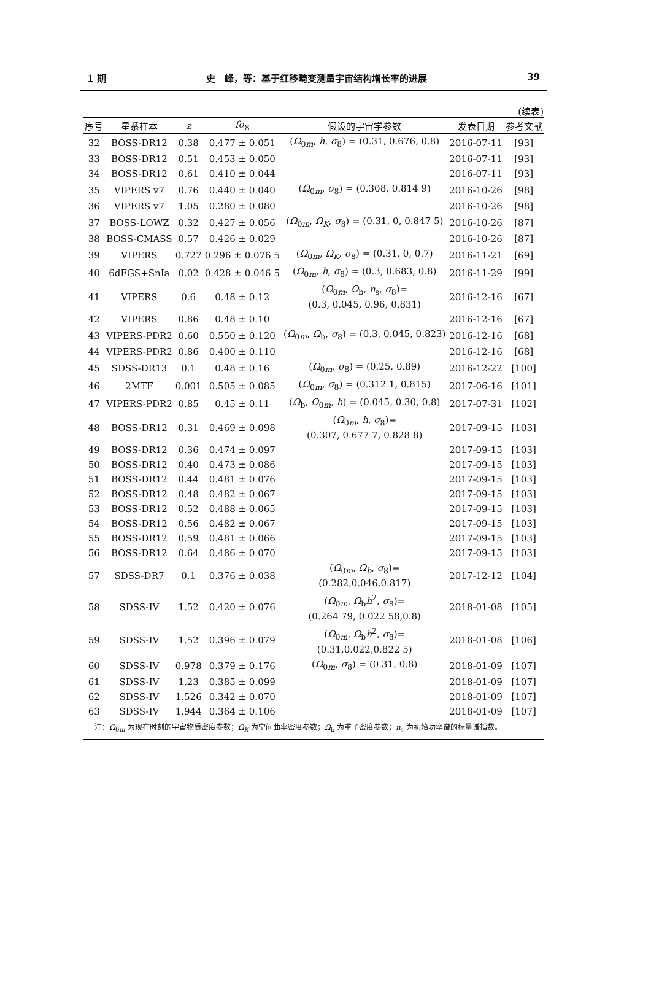1 期 史　峰，等：基于红移畸变测量宇宙结构增长率的进展 39
(续表)
| 序号 | 星系样本 | z | fσ<sub>8</sub> | 假设的宇宙学参数 | 发表日期 | 参考文献 |
| --- | --- | --- | --- | --- | --- | --- |
| 32 | BOSS-DR12 | 0.38 | 0.477 ± 0.051 | ( Ω<sub>0m</sub>, h , σ<sub>8</sub>) = (0.31, 0.676, 0.8) | 2016-07-11 | [93] |
| 33 | BOSS-DR12 | 0.51 | 0.453 ± 0.050 | | 2016-07-11 | [93] |
| 34 | BOSS-DR12 | 0.61 | 0.410 ± 0.044 | | 2016-07-11 | [93] |
| 35 | VIPERS v7 | 0.76 | 0.440 ± 0.040 | ( Ω<sub>0m</sub>, σ<sub>8</sub>) = (0.308, 0.814 9) | 2016-10-26 | [98] |
| 36 | VIPERS v7 | 1.05 | 0.280 ± 0.080 | | 2016-10-26 | [98] |
| 37 | BOSS-LOWZ | 0.32 | 0.427 ± 0.056 | ( Ω<sub>0m</sub>, Ω<sub>K</sub>, σ<sub>8</sub>) = (0.31, 0, 0.847 5) | 2016-10-26 | [87] |
| 38 | BOSS-CMASS | 0.57 | 0.426 ± 0.029 | | 2016-10-26 | [87] |
| 39 | VIPERS | 0.727 | 0.296 ± 0.076 5 | ( Ω<sub>0m</sub>, Ω<sub>K</sub>, σ<sub>8</sub>) = (0.31, 0, 0.7) | 2016-11-21 | [69] |
| 40 | 6dFGS+SnIa | 0.02 | 0.428 ± 0.046 5 | ( Ω<sub>0m</sub>, h , σ<sub>8</sub>) = (0.3, 0.683, 0.8) | 2016-11-29 | [99] |
| 41 | VIPERS | 0.6 | 0.48 ± 0.12 | ( Ω<sub>0m</sub>, Ω<sub>b</sub>, n<sub>s</sub>, σ<sub>8</sub>)= (0.3, 0.045, 0.96, 0.831) | 2016-12-16 | [67] |
| 42 | VIPERS | 0.86 | 0.48 ± 0.10 | | 2016-12-16 | [67] |
| 43 | VIPERS-PDR2 | 0.60 | 0.550 ± 0.120 | ( Ω<sub>0m</sub>, Ω<sub>b</sub>, σ<sub>8</sub>) = (0.3, 0.045, 0.823) | 2016-12-16 | [68] |
| 44 | VIPERS-PDR2 | 0.86 | 0.400 ± 0.110 | | 2016-12-16 | [68] |
| 45 | SDSS-DR13 | 0.1 | 0.48 ± 0.16 | ( Ω<sub>0m</sub>, σ<sub>8</sub>) = (0.25, 0.89) | 2016-12-22 | [100] |
| 46 | 2MTF | 0.001 | 0.505 ± 0.085 | ( Ω<sub>0m</sub>, σ<sub>8</sub>) = (0.312 1, 0.815) | 2017-06-16 | [101] |
| 47 | VIPERS-PDR2 | 0.85 | 0.45 ± 0.11 | ( Ω<sub>b</sub>, Ω<sub>0m</sub>, h ) = (0.045, 0.30, 0.8) | 2017-07-31 | [102] |
| 48 | BOSS-DR12 | 0.31 | 0.469 ± 0.098 | ( Ω<sub>0m</sub>, h , σ<sub>8</sub>)= (0.307, 0.677 7, 0.828 8) | 2017-09-15 | [103] |
| 49 | BOSS-DR12 | 0.36 | 0.474 ± 0.097 | | 2017-09-15 | [103] |
| 50 | BOSS-DR12 | 0.40 | 0.473 ± 0.086 | | 2017-09-15 | [103] |
| 51 | BOSS-DR12 | 0.44 | 0.481 ± 0.076 | | 2017-09-15 | [103] |
| 52 | BOSS-DR12 | 0.48 | 0.482 ± 0.067 | | 2017-09-15 | [103] |
| 53 | BOSS-DR12 | 0.52 | 0.488 ± 0.065 | | 2017-09-15 | [103] |
| 54 | BOSS-DR12 | 0.56 | 0.482 ± 0.067 | | 2017-09-15 | [103] |
| 55 | BOSS-DR12 | 0.59 | 0.481 ± 0.066 | | 2017-09-15 | [103] |
| 56 | BOSS-DR12 | 0.64 | 0.486 ± 0.070 | | 2017-09-15 | [103] |
| 57 | SDSS-DR7 | 0.1 | 0.376 ± 0.038 | ( Ω<sub>0m</sub>, Ω<sub>b</sub>, σ<sub>8</sub>)= (0.282,0.046,0.817) | 2017-12-12 | [104] |
| 58 | SDSS-IV | 1.52 | 0.420 ± 0.076 | ( Ω<sub>0m</sub>, Ω<sub>b</sub> h<sup>2</sup>, σ<sub>8</sub>)= (0.264 79, 0.022 58,0.8) | 2018-01-08 | [105] |
| 59 | SDSS-IV | 1.52 | 0.396 ± 0.079 | ( Ω<sub>0m</sub>, Ω<sub>b</sub> h<sup>2</sup>, σ<sub>8</sub>)= (0.31,0.022,0.822 5) | 2018-01-08 | [106] |
| 60 | SDSS-IV | 0.978 | 0.379 ± 0.176 | ( Ω<sub>0m</sub>, σ<sub>8</sub>) = (0.31, 0.8) | 2018-01-09 | [107] |
| 61 | SDSS-IV | 1.23 | 0.385 ± 0.099 | | 2018-01-09 | [107] |
| 62 | SDSS-IV | 1.526 | 0.342 ± 0.070 | | 2018-01-09 | [107] |
| 63 | SDSS-IV | 1.944 | 0.364 ± 0.106 | | 2018-01-09 | [107] |
注：Ω<sub>0m</sub> 为现在时刻的宇宙物质密度参数；Ω<sub>K</sub> 为空间曲率密度参数；Ω<sub>b</sub> 为重子密度参数；n<sub>s</sub> 为初始功率谱的标量谱指数。